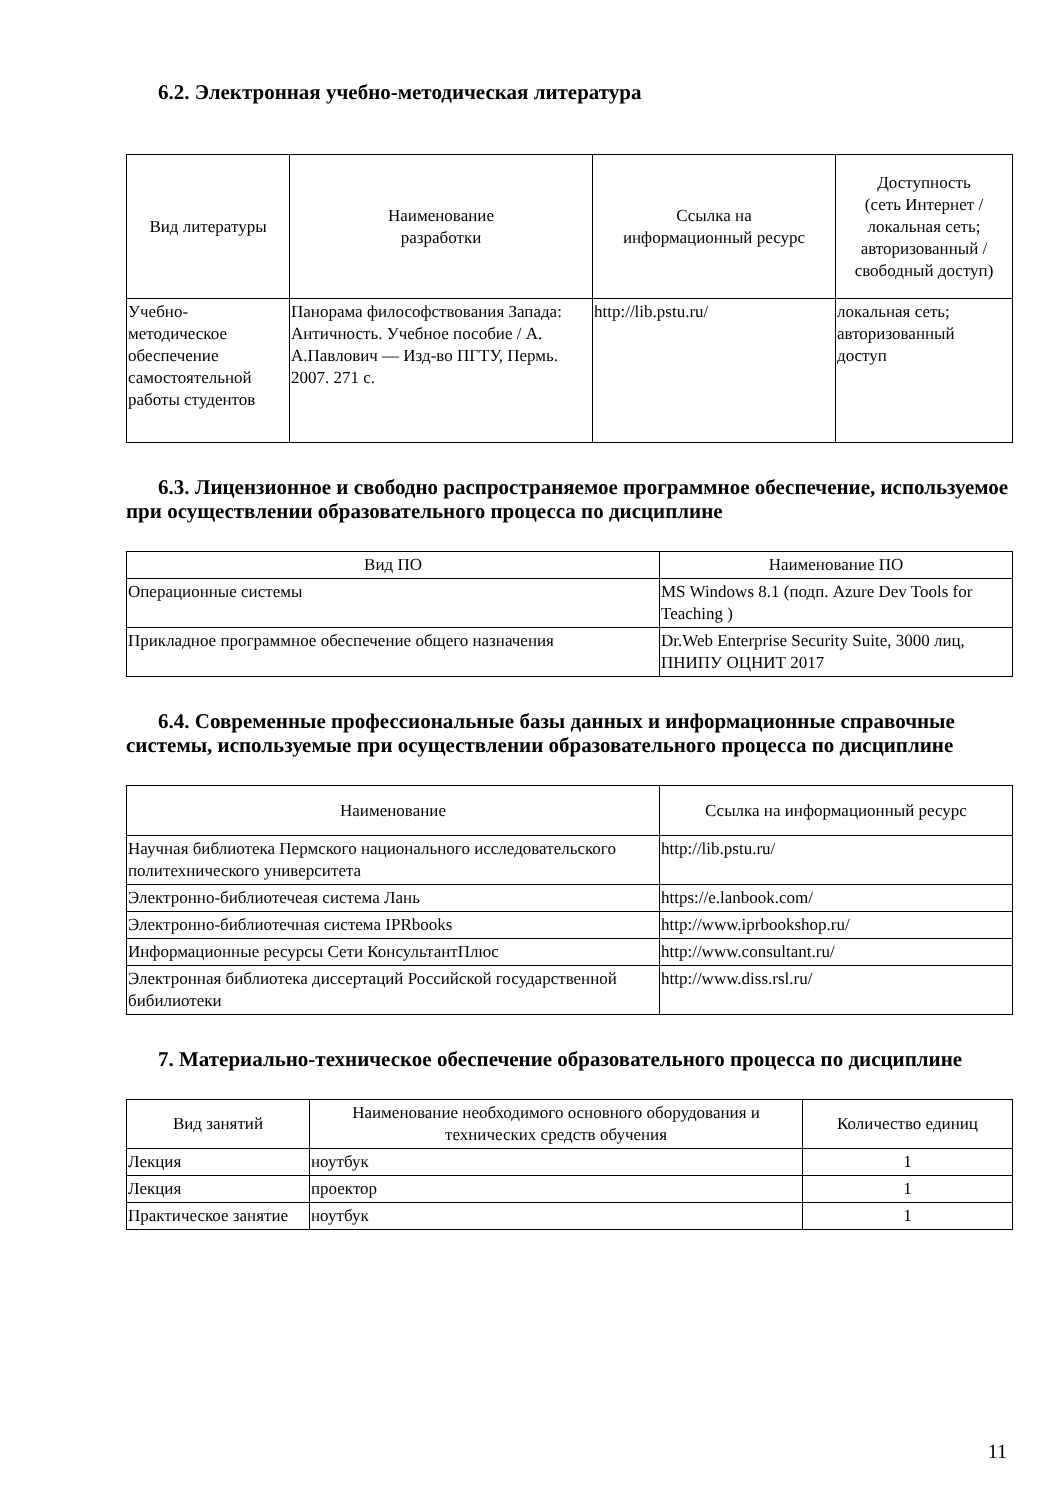6.2. Электронная учебно-методическая литература
| Вид литературы | Наименование разработки | Ссылка на информационный ресурс | Доступность (сеть Интернет / локальная сеть; авторизованный / свободный доступ) |
| --- | --- | --- | --- |
| Учебно- методическое обеспечение самостоятельной работы студентов | Панорама философствования Запада: Античность. Учебное пособие / А. А.Павлович — Изд-во ПГТУ, Пермь. 2007. 271 с. | http://lib.pstu.ru/ | локальная сеть; авторизованный доступ |
6.3. Лицензионное и свободно распространяемое программное обеспечение, используемое при осуществлении образовательного процесса по дисциплине
| Вид ПО | Наименование ПО |
| --- | --- |
| Операционные системы | MS Windows 8.1 (подп. Azure Dev Tools for Teaching ) |
| Прикладное программное обеспечение общего назначения | Dr.Web Enterprise Security Suite, 3000 лиц, ПНИПУ ОЦНИТ 2017 |
6.4. Современные профессиональные базы данных и информационные справочные системы, используемые при осуществлении образовательного процесса по дисциплине
| Наименование | Ссылка на информационный ресурс |
| --- | --- |
| Научная библиотека Пермского национального исследовательского политехнического университета | http://lib.pstu.ru/ |
| Электронно-библиотечеая система Лань | https://e.lanbook.com/ |
| Электронно-библиотечная система IPRbooks | http://www.iprbookshop.ru/ |
| Информационные ресурсы Сети КонсультантПлюс | http://www.consultant.ru/ |
| Электронная библиотека диссертаций Российской государственной бибилиотеки | http://www.diss.rsl.ru/ |
7. Материально-техническое обеспечение образовательного процесса по дисциплине
| Вид занятий | Наименование необходимого основного оборудования и технических средств обучения | Количество единиц |
| --- | --- | --- |
| Лекция | ноутбук | 1 |
| Лекция | проектор | 1 |
| Практическое занятие | ноутбук | 1 |
11